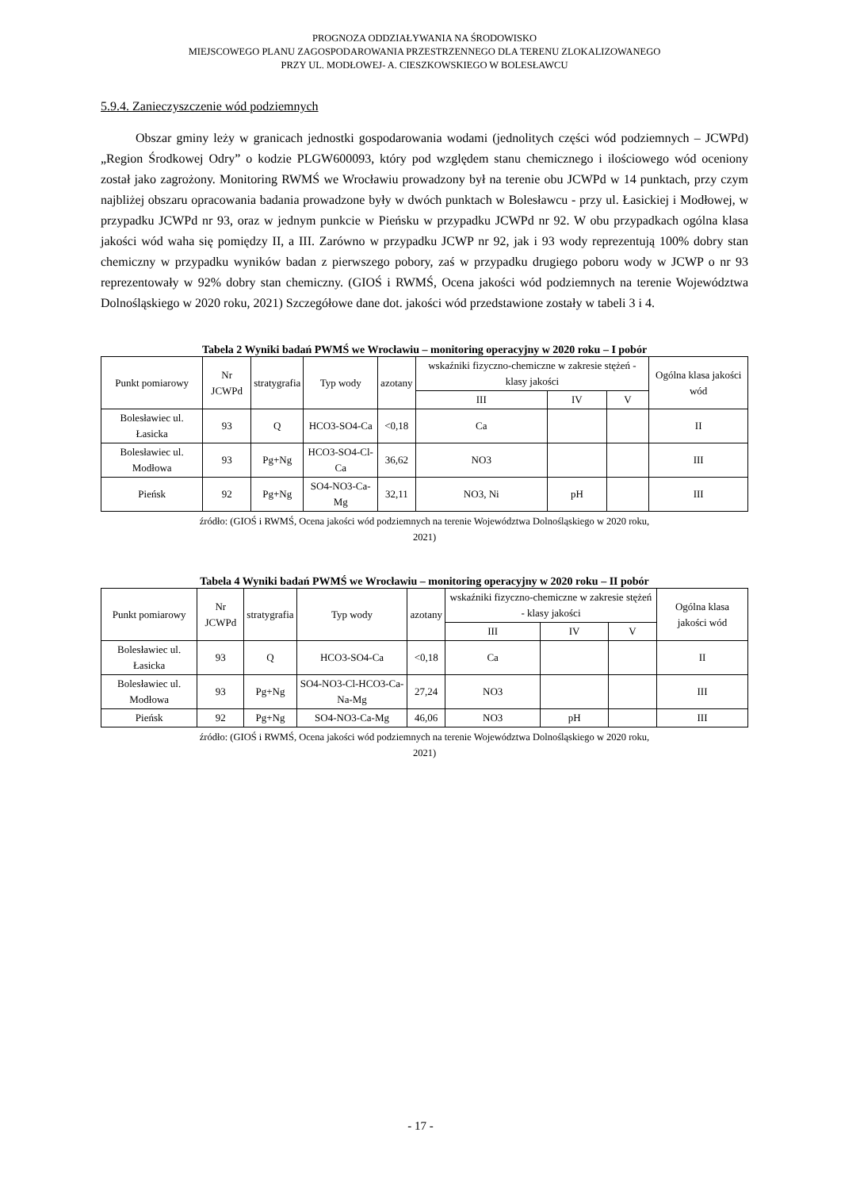PROGNOZA ODDZIAŁYWANIA NA ŚRODOWISKO
MIEJSCOWEGO PLANU ZAGOSPODAROWANIA PRZESTRZENNEGO DLA TERENU ZLOKALIZOWANEGO
PRZY UL. MODŁOWEJ- A. CIESZKOWSKIEGO W BOLESŁAWCU
5.9.4. Zanieczyszczenie wód podziemnych
Obszar gminy leży w granicach jednostki gospodarowania wodami (jednolitych części wód podziemnych – JCWPd) „Region Środkowej Odry” o kodzie PLGW600093, który pod względem stanu chemicznego i ilościowego wód oceniony został jako zagrożony. Monitoring RWMŚ we Wrocławiu prowadzony był na terenie obu JCWPd w 14 punktach, przy czym najbliżej obszaru opracowania badania prowadzone były w dwóch punktach w Bolesławcu - przy ul. Łasickiej i Modłowej, w przypadku JCWPd nr 93, oraz w jednym punkcie w Pieńsku w przypadku JCWPd nr 92. W obu przypadkach ogólna klasa jakości wód waha się pomiędzy II, a III. Zarówno w przypadku JCWP nr 92, jak i 93 wody reprezentują 100% dobry stan chemiczny w przypadku wyników badan z pierwszego pobory, zaś w przypadku drugiego poboru wody w JCWP o nr 93 reprezentowały w 92% dobry stan chemiczny. (GIOŚ i RWMŚ, Ocena jakości wód podziemnych na terenie Województwa Dolnośląskiego w 2020 roku, 2021) Szczegółowe dane dot. jakości wód przedstawione zostały w tabeli 3 i 4.
Tabela 2 Wyniki badań PWMŚ we Wrocławiu – monitoring operacyjny w 2020 roku – I pobór
| Punkt pomiarowy | Nr JCWPd | stratygrafia | Typ wody | azotany | wskaźniki fizyczno-chemiczne w zakresie stężeń - klasy jakości | | | Ogólna klasa jakości wód |
| --- | --- | --- | --- | --- | --- | --- | --- | --- |
| | | | | | III | IV | V | |
| Bolesławiec ul. Łasicka | 93 | Q | HCO3-SO4-Ca | <0,18 | Ca | | | II |
| Bolesławiec ul. Modłowa | 93 | Pg+Ng | HCO3-SO4-Cl-Ca | 36,62 | NO3 | | | III |
| Pieńsk | 92 | Pg+Ng | SO4-NO3-Ca-Mg | 32,11 | NO3, Ni | pH | | III |
źródło: (GIOŚ i RWMŚ, Ocena jakości wód podziemnych na terenie Województwa Dolnośląskiego w 2020 roku,
2021)
Tabela 4 Wyniki badań PWMŚ we Wrocławiu – monitoring operacyjny w 2020 roku – II pobór
| Punkt pomiarowy | Nr JCWPd | stratygrafia | Typ wody | azotany | wskaźniki fizyczno-chemiczne w zakresie stężeń - klasy jakości | | | Ogólna klasa jakości wód |
| --- | --- | --- | --- | --- | --- | --- | --- | --- |
| | | | | | III | IV | V | |
| Bolesławiec ul. Łasicka | 93 | Q | HCO3-SO4-Ca | <0,18 | Ca | | | II |
| Bolesławiec ul. Modłowa | 93 | Pg+Ng | SO4-NO3-Cl-HCO3-Ca-Na-Mg | 27,24 | NO3 | | | III |
| Pieńsk | 92 | Pg+Ng | SO4-NO3-Ca-Mg | 46,06 | NO3 | pH | | III |
źródło: (GIOŚ i RWMŚ, Ocena jakości wód podziemnych na terenie Województwa Dolnośląskiego w 2020 roku,
2021)
- 17 -